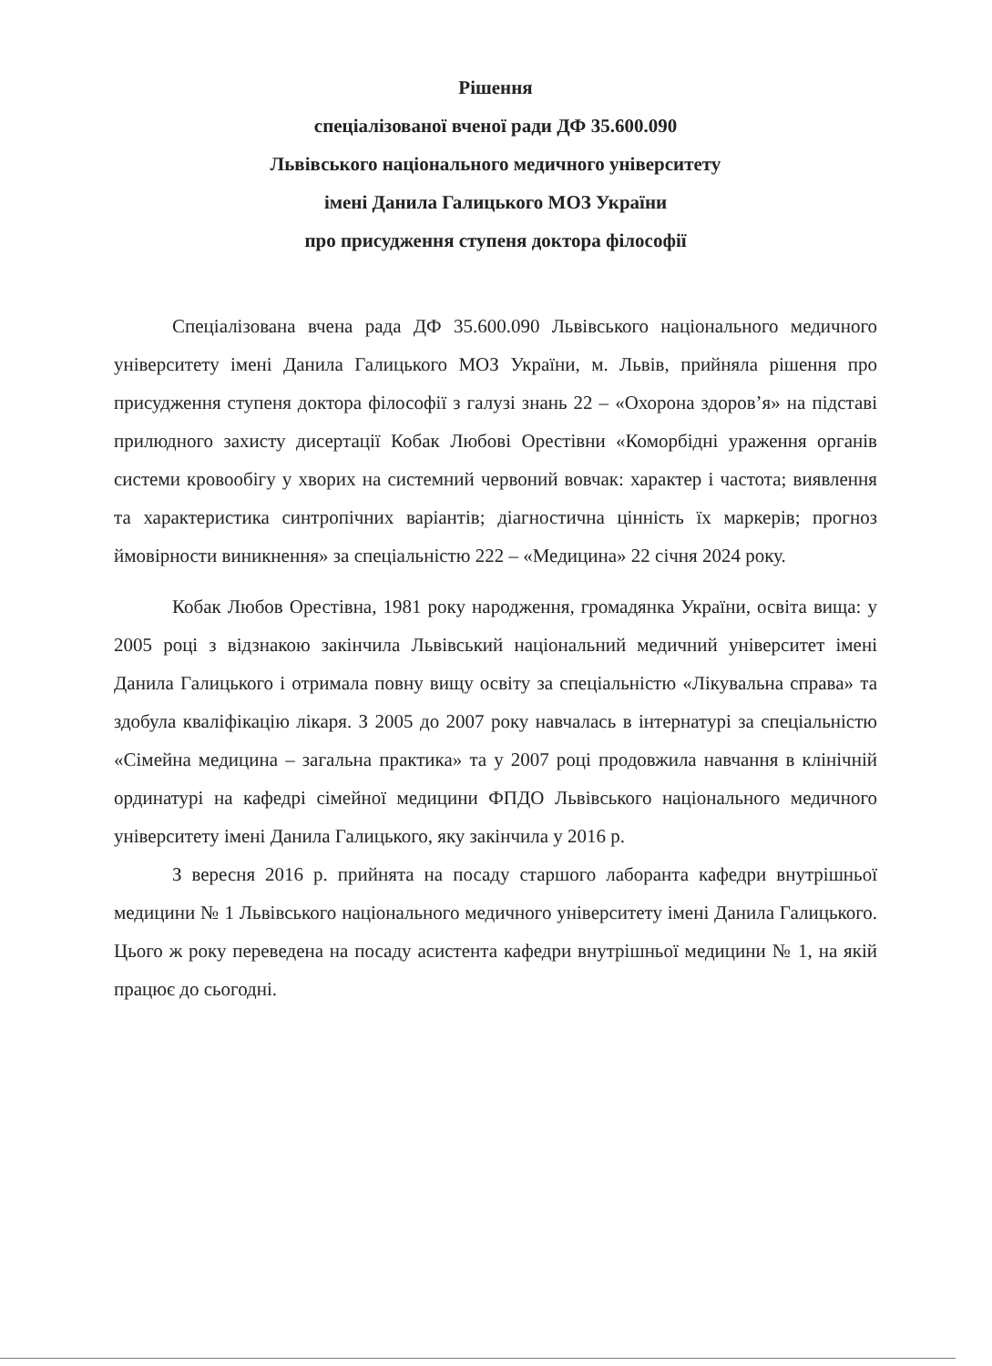Рішення
спеціалізованої вченої ради ДФ 35.600.090
Львівського національного медичного університету
імені Данила Галицького МОЗ України
про присудження ступеня доктора філософії
Спеціалізована вчена рада ДФ 35.600.090 Львівського національного медичного університету імені Данила Галицького МОЗ України, м. Львів, прийняла рішення про присудження ступеня доктора філософії з галузі знань 22 – «Охорона здоров’я» на підставі прилюдного захисту дисертації Кобак Любові Орестівни «Коморбідні ураження органів системи кровообігу у хворих на системний червоний вовчак: характер і частота; виявлення та характеристика синтропічних варіантів; діагностична цінність їх маркерів; прогноз ймовірности виникнення» за спеціальністю 222 – «Медицина» 22 січня 2024 року.
Кобак Любов Орестівна, 1981 року народження, громадянка України, освіта вища: у 2005 році з відзнакою закінчила Львівський національний медичний університет імені Данила Галицького і отримала повну вищу освіту за спеціальністю «Лікувальна справа» та здобула кваліфікацію лікаря. З 2005 до 2007 року навчалась в інтернатурі за спеціальністю «Сімейна медицина – загальна практика» та у 2007 році продовжила навчання в клінічній ординатурі на кафедрі сімейної медицини ФПДО Львівського національного медичного університету імені Данила Галицького, яку закінчила у 2016 р.
З вересня 2016 р. прийнята на посаду старшого лаборанта кафедри внутрішньої медицини № 1 Львівського національного медичного університету імені Данила Галицького. Цього ж року переведена на посаду асистента кафедри внутрішньої медицини № 1, на якій працює до сьогодні.